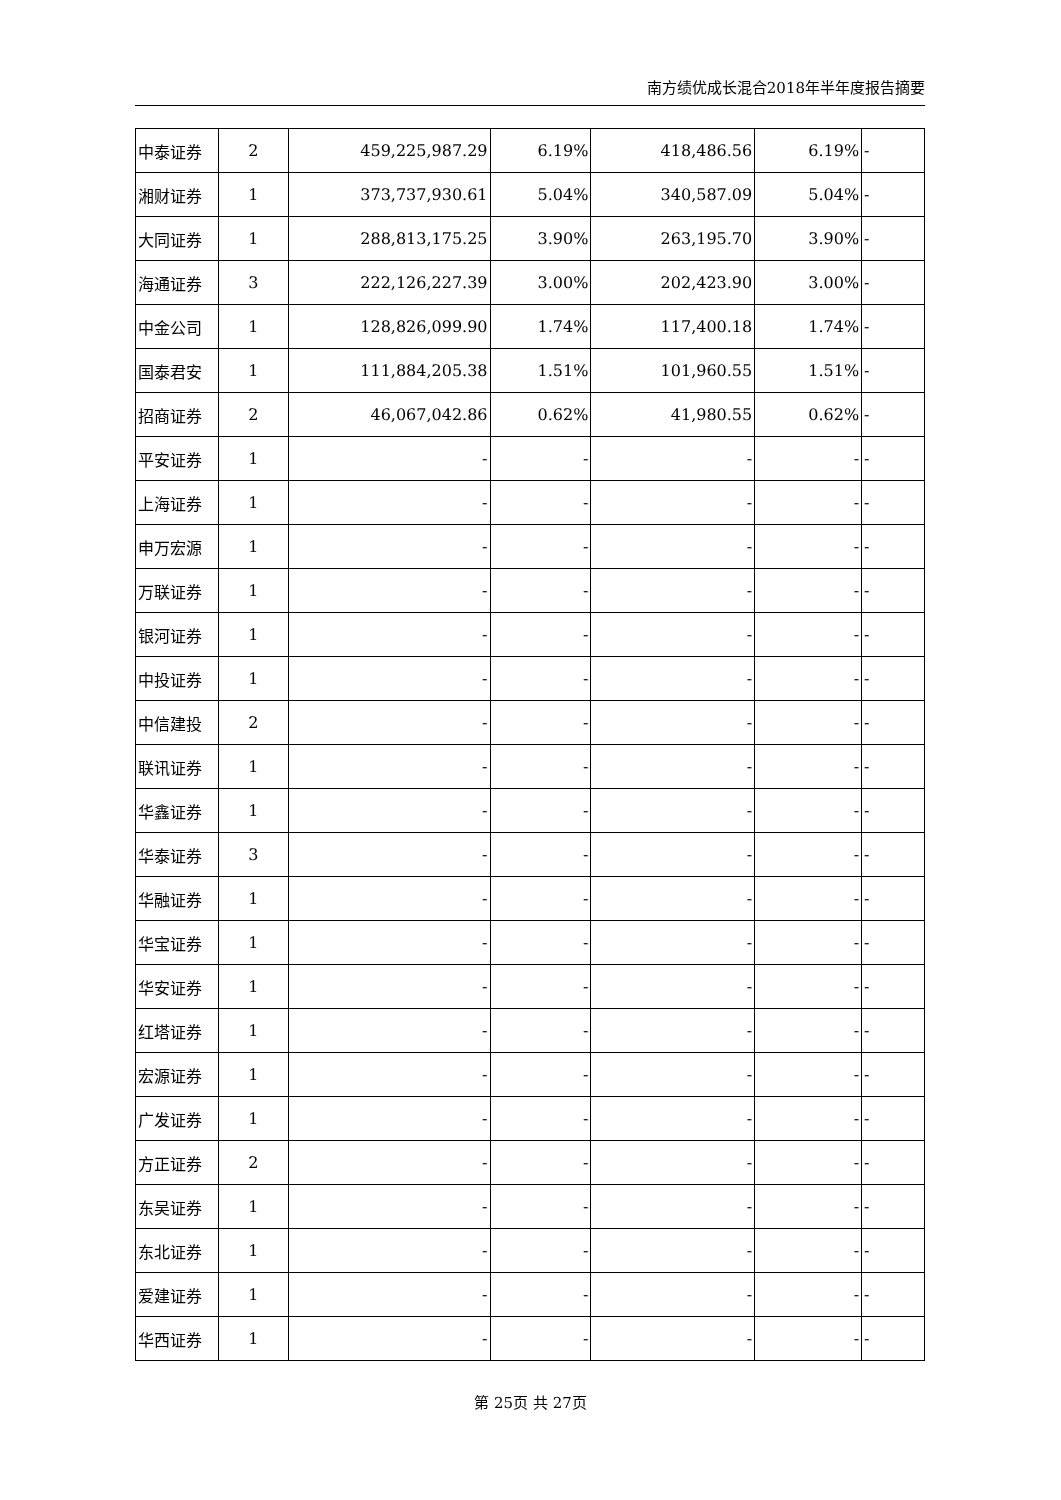南方绩优成长混合2018年半年度报告摘要
| 中泰证券 | 2 | 459,225,987.29 | 6.19% | 418,486.56 | 6.19% | - |
| 湘财证券 | 1 | 373,737,930.61 | 5.04% | 340,587.09 | 5.04% | - |
| 大同证券 | 1 | 288,813,175.25 | 3.90% | 263,195.70 | 3.90% | - |
| 海通证券 | 3 | 222,126,227.39 | 3.00% | 202,423.90 | 3.00% | - |
| 中金公司 | 1 | 128,826,099.90 | 1.74% | 117,400.18 | 1.74% | - |
| 国泰君安 | 1 | 111,884,205.38 | 1.51% | 101,960.55 | 1.51% | - |
| 招商证券 | 2 | 46,067,042.86 | 0.62% | 41,980.55 | 0.62% | - |
| 平安证券 | 1 | - | - | - | - | - |
| 上海证券 | 1 | - | - | - | - | - |
| 申万宏源 | 1 | - | - | - | - | - |
| 万联证券 | 1 | - | - | - | - | - |
| 银河证券 | 1 | - | - | - | - | - |
| 中投证券 | 1 | - | - | - | - | - |
| 中信建投 | 2 | - | - | - | - | - |
| 联讯证券 | 1 | - | - | - | - | - |
| 华鑫证券 | 1 | - | - | - | - | - |
| 华泰证券 | 3 | - | - | - | - | - |
| 华融证券 | 1 | - | - | - | - | - |
| 华宝证券 | 1 | - | - | - | - | - |
| 华安证券 | 1 | - | - | - | - | - |
| 红塔证券 | 1 | - | - | - | - | - |
| 宏源证券 | 1 | - | - | - | - | - |
| 广发证券 | 1 | - | - | - | - | - |
| 方正证券 | 2 | - | - | - | - | - |
| 东吴证券 | 1 | - | - | - | - | - |
| 东北证券 | 1 | - | - | - | - | - |
| 爱建证券 | 1 | - | - | - | - | - |
| 华西证券 | 1 | - | - | - | - | - |
第 25页 共 27页